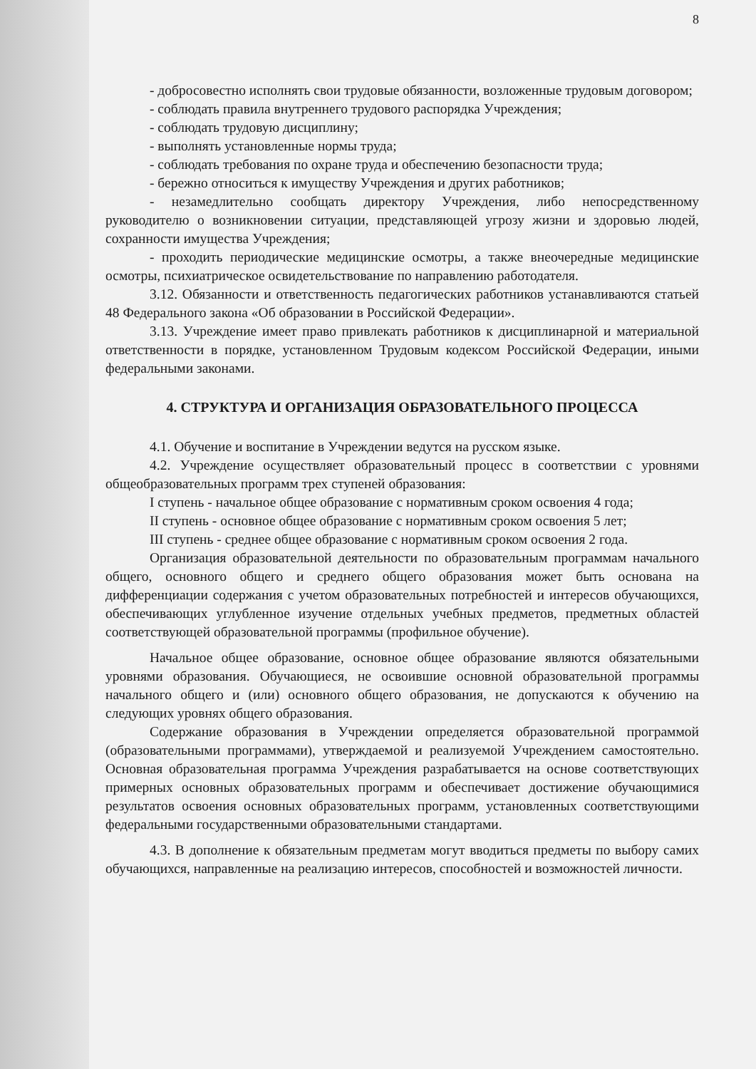8
- добросовестно исполнять свои трудовые обязанности, возложенные трудовым договором;
- соблюдать правила внутреннего трудового распорядка Учреждения;
- соблюдать трудовую дисциплину;
- выполнять установленные нормы труда;
- соблюдать требования по охране труда и обеспечению безопасности труда;
- бережно относиться к имуществу Учреждения и других работников;
- незамедлительно сообщать директору Учреждения, либо непосредственному руководителю о возникновении ситуации, представляющей угрозу жизни и здоровью людей, сохранности имущества Учреждения;
- проходить периодические медицинские осмотры, а также внеочередные медицинские осмотры, психиатрическое освидетельствование по направлению работодателя.
3.12. Обязанности и ответственность педагогических работников устанавливаются статьей 48 Федерального закона «Об образовании в Российской Федерации».
3.13. Учреждение имеет право привлекать работников к дисциплинарной и материальной ответственности в порядке, установленном Трудовым кодексом Российской Федерации, иными федеральными законами.
4. СТРУКТУРА И ОРГАНИЗАЦИЯ ОБРАЗОВАТЕЛЬНОГО ПРОЦЕССА
4.1. Обучение и воспитание в Учреждении ведутся на русском языке.
4.2. Учреждение осуществляет образовательный процесс в соответствии с уровнями общеобразовательных программ трех ступеней образования:
I ступень - начальное общее образование с нормативным сроком освоения 4 года;
II ступень - основное общее образование с нормативным сроком освоения 5 лет;
III ступень - среднее общее образование с нормативным сроком освоения 2 года.
Организация образовательной деятельности по образовательным программам начального общего, основного общего и среднего общего образования может быть основана на дифференциации содержания с учетом образовательных потребностей и интересов обучающихся, обеспечивающих углубленное изучение отдельных учебных предметов, предметных областей соответствующей образовательной программы (профильное обучение).
Начальное общее образование, основное общее образование являются обязательными уровнями образования. Обучающиеся, не освоившие основной образовательной программы начального общего и (или) основного общего образования, не допускаются к обучению на следующих уровнях общего образования.
Содержание образования в Учреждении определяется образовательной программой (образовательными программами), утверждаемой и реализуемой Учреждением самостоятельно. Основная образовательная программа Учреждения разрабатывается на основе соответствующих примерных основных образовательных программ и обеспечивает достижение обучающимися результатов освоения основных образовательных программ, установленных соответствующими федеральными государственными образовательными стандартами.
4.3. В дополнение к обязательным предметам могут вводиться предметы по выбору самих обучающихся, направленные на реализацию интересов, способностей и возможностей личности.